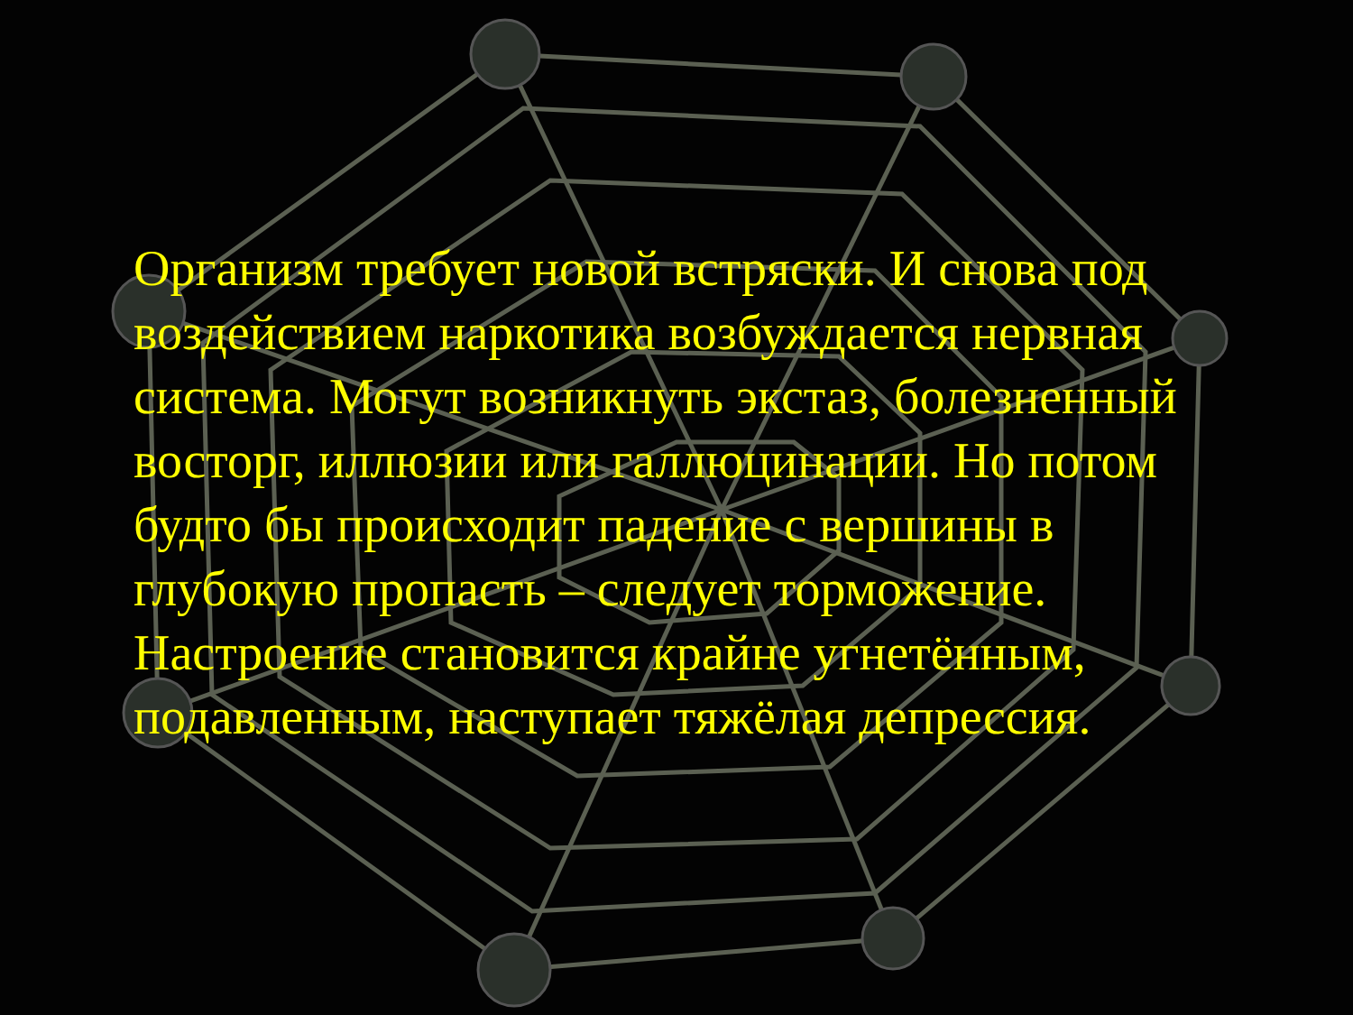Организм требует новой встряски. И снова под воздействием наркотика возбуждается нервная система. Могут возникнуть экстаз, болезненный восторг, иллюзии или галлюцинации. Но потом будто бы происходит падение с вершины в глубокую пропасть – следует торможение. Настроение становится крайне угнетённым, подавленным, наступает тяжёлая депрессия.